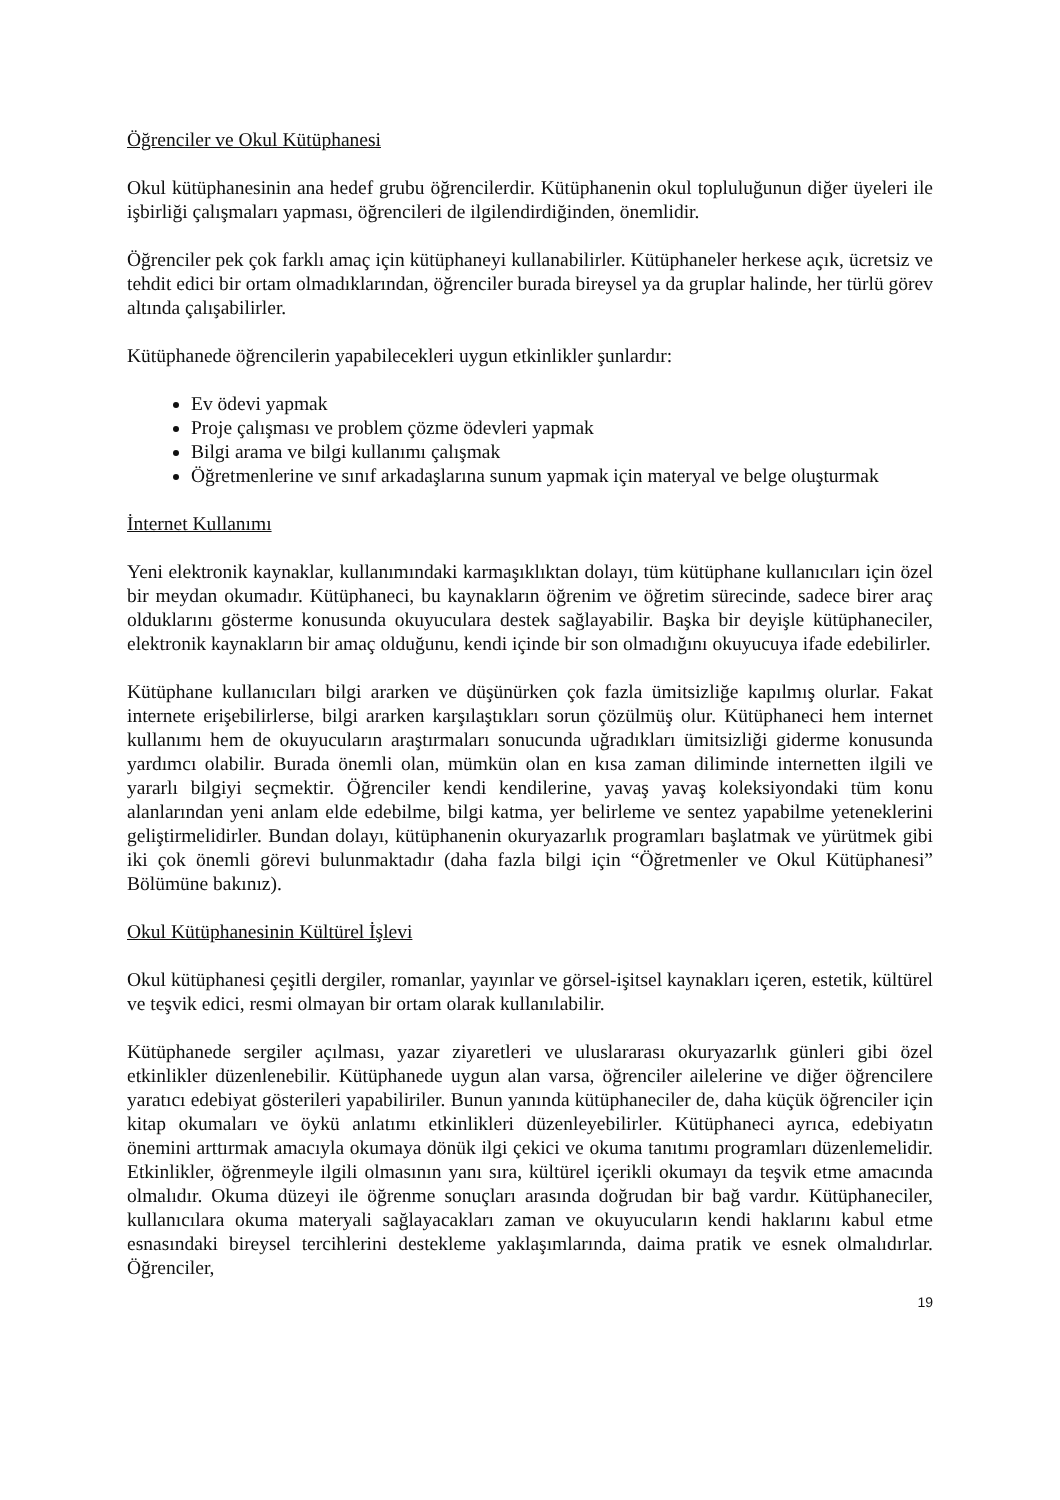Öğrenciler ve Okul Kütüphanesi
Okul kütüphanesinin ana hedef grubu öğrencilerdir. Kütüphanenin okul topluluğunun diğer üyeleri ile işbirliği çalışmaları yapması, öğrencileri de ilgilendirdiğinden, önemlidir.
Öğrenciler pek çok farklı amaç için kütüphaneyi kullanabilirler. Kütüphaneler herkese açık, ücretsiz ve tehdit edici bir ortam olmadıklarından, öğrenciler burada bireysel ya da gruplar halinde, her türlü görev altında çalışabilirler.
Kütüphanede öğrencilerin yapabilecekleri uygun etkinlikler şunlardır:
Ev ödevi yapmak
Proje çalışması ve problem çözme ödevleri yapmak
Bilgi arama ve bilgi kullanımı çalışmak
Öğretmenlerine ve sınıf arkadaşlarına sunum yapmak için materyal ve belge oluşturmak
İnternet Kullanımı
Yeni elektronik kaynaklar, kullanımındaki karmaşıklıktan dolayı, tüm kütüphane kullanıcıları için özel bir meydan okumadır. Kütüphaneci, bu kaynakların öğrenim ve öğretim sürecinde, sadece birer araç olduklarını gösterme konusunda okuyuculara destek sağlayabilir. Başka bir deyişle kütüphaneciler, elektronik kaynakların bir amaç olduğunu, kendi içinde bir son olmadığını okuyucuya ifade edebilirler.
Kütüphane kullanıcıları bilgi ararken ve düşünürken çok fazla ümitsizliğe kapılmış olurlar. Fakat internete erişebilirlerse, bilgi ararken karşılaştıkları sorun çözülmüş olur. Kütüphaneci hem internet kullanımı hem de okuyucuların araştırmaları sonucunda uğradıkları ümitsizliği giderme konusunda yardımcı olabilir. Burada önemli olan, mümkün olan en kısa zaman diliminde internetten ilgili ve yararlı bilgiyi seçmektir. Öğrenciler kendi kendilerine, yavaş yavaş koleksiyondaki tüm konu alanlarından yeni anlam elde edebilme, bilgi katma, yer belirleme ve sentez yapabilme yeteneklerini geliştirmelidirler. Bundan dolayı, kütüphanenin okuryazarlık programları başlatmak ve yürütmek gibi iki çok önemli görevi bulunmaktadır (daha fazla bilgi için “Öğretmenler ve Okul Kütüphanesi” Bölümüne bakınız).
Okul Kütüphanesinin Kültürel İşlevi
Okul kütüphanesi çeşitli dergiler, romanlar, yayınlar ve görsel-işitsel kaynakları içeren, estetik, kültürel ve teşvik edici, resmi olmayan bir ortam olarak kullanılabilir.
Kütüphanede sergiler açılması, yazar ziyaretleri ve uluslararası okuryazarlık günleri gibi özel etkinlikler düzenlenebilir. Kütüphanede uygun alan varsa, öğrenciler ailelerine ve diğer öğrencilere yaratıcı edebiyat gösterileri yapabiliriler. Bunun yanında kütüphaneciler de, daha küçük öğrenciler için kitap okumaları ve öykü anlatımı etkinlikleri düzenleyebilirler. Kütüphaneci ayrıca, edebiyatın önemini arttırmak amacıyla okumaya dönük ilgi çekici ve okuma tanıtımı programları düzenlemelidir. Etkinlikler, öğrenmeyle ilgili olmasının yanı sıra, kültürel içerikli okumayı da teşvik etme amacında olmalıdır. Okuma düzeyi ile öğrenme sonuçları arasında doğrudan bir bağ vardır. Kütüphaneciler, kullanıcılara okuma materyali sağlayacakları zaman ve okuyucuların kendi haklarını kabul etme esnasındaki bireysel tercihlerini destekleme yaklaşımlarında, daima pratik ve esnek olmalıdırlar. Öğrenciler,
19